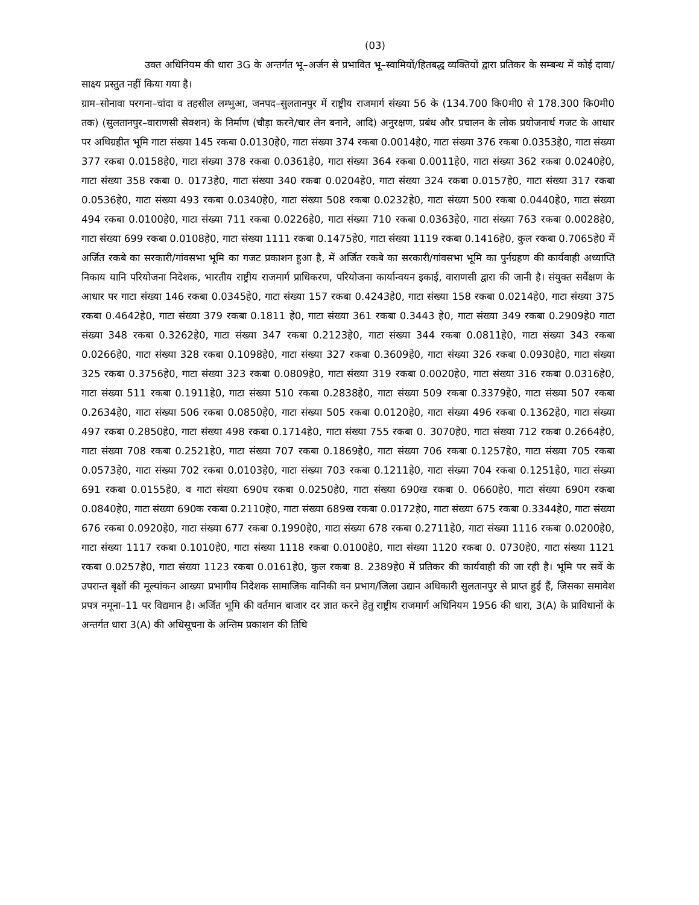(03)
उक्त अधिनियम की धारा 3G के अन्तर्गत भू–अर्जन से प्रभावित भू–स्वामियों/हितबद्ध व्यक्तियों द्वारा प्रतिकर के सम्बन्ध में कोई दावा/साक्ष्य प्रस्तुत नहीं किया गया है।
ग्राम–सोनावा परगना–चांदा व तहसील लम्भुआ, जनपद–सुलतानपुर में राष्ट्रीय राजमार्ग संख्या 56 के (134.700 कि0मी0 से 178.300 कि0मी0 तक) (सुलतानपुर–वाराणसी सेक्शन) के निर्माण (चौड़ा करने/चार लेन बनाने, आदि) अनुरक्षण, प्रबंध और प्रचालन के लोक प्रयोजनार्थ गजट के आधार पर अधिग्रहीत भूमि गाटा संख्या 145 रकबा 0.0130हे0, गाटा संख्या 374 रकबा 0.0014हे0, गाटा संख्या 376 रकबा 0.0353हे0, गाटा संख्या 377 रकबा 0.0158हे0, गाटा संख्या 378 रकबा 0.0361हे0, गाटा संख्या 364 रकबा 0.0011हे0, गाटा संख्या 362 रकबा 0.0240हे0, गाटा संख्या 358 रकबा 0. 0173हे0, गाटा संख्या 340 रकबा 0.0204हे0, गाटा संख्या 324 रकबा 0.0157हे0, गाटा संख्या 317 रकबा 0.0536हे0, गाटा संख्या 493 रकबा 0.0340हे0, गाटा संख्या 508 रकबा 0.0232हे0, गाटा संख्या 500 रकबा 0.0440हे0, गाटा संख्या 494 रकबा 0.0100हे0, गाटा संख्या 711 रकबा 0.0226हे0, गाटा संख्या 710 रकबा 0.0363हे0, गाटा संख्या 763 रकबा 0.0028हे0, गाटा संख्या 699 रकबा 0.0108हे0, गाटा संख्या 1111 रकबा 0.1475हे0, गाटा संख्या 1119 रकबा 0.1416हे0, कुल रकबा 0.7065हे0 में अर्जित रकबे का सरकारी/गांवसभा भूमि का गजट प्रकाशन हुआ है, में अर्जित रकबे का सरकारी/गांवसभा भूमि का पुर्नग्रहण की कार्यवाही अध्याप्ति निकाय यानि परियोजना निदेशक, भारतीय राष्ट्रीय राजमार्ग प्राधिकरण, परियोजना कार्यान्वयन इकाई, वाराणसी द्वारा की जानी है। संयुक्त सर्वेक्षण के आधार पर गाटा संख्या 146 रकबा 0.0345हे0, गाटा संख्या 157 रकबा 0.4243हे0, गाटा संख्या 158 रकबा 0.0214हे0, गाटा संख्या 375 रकबा 0.4642हे0, गाटा संख्या 379 रकबा 0.1811 हे0, गाटा संख्या 361 रकबा 0.3443 हे0, गाटा संख्या 349 रकबा 0.2909हे0 गाटा संख्या 348 रकबा 0.3262हे0, गाटा संख्या 347 रकबा 0.2123हे0, गाटा संख्या 344 रकबा 0.0811हे0, गाटा संख्या 343 रकबा 0.0266हे0, गाटा संख्या 328 रकबा 0.1098हे0, गाटा संख्या 327 रकबा 0.3609हे0, गाटा संख्या 326 रकबा 0.0930हे0, गाटा संख्या 325 रकबा 0.3756हे0, गाटा संख्या 323 रकबा 0.0809हे0, गाटा संख्या 319 रकबा 0.0020हे0, गाटा संख्या 316 रकबा 0.0316हे0, गाटा संख्या 511 रकबा 0.1911हे0, गाटा संख्या 510 रकबा 0.2838हे0, गाटा संख्या 509 रकबा 0.3379हे0, गाटा संख्या 507 रकबा 0.2634हे0, गाटा संख्या 506 रकबा 0.0850हे0, गाटा संख्या 505 रकबा 0.0120हे0, गाटा संख्या 496 रकबा 0.1362हे0, गाटा संख्या 497 रकबा 0.2850हे0, गाटा संख्या 498 रकबा 0.1714हे0, गाटा संख्या 755 रकबा 0. 3070हे0, गाटा संख्या 712 रकबा 0.2664हे0, गाटा संख्या 708 रकबा 0.2521हे0, गाटा संख्या 707 रकबा 0.1869हे0, गाटा संख्या 706 रकबा 0.1257हे0, गाटा संख्या 705 रकबा 0.0573हे0, गाटा संख्या 702 रकबा 0.0103हे0, गाटा संख्या 703 रकबा 0.1211हे0, गाटा संख्या 704 रकबा 0.1251हे0, गाटा संख्या 691 रकबा 0.0155हे0, व गाटा संख्या 690घ रकबा 0.0250हे0, गाटा संख्या 690ख रकबा 0. 0660हे0, गाटा संख्या 690ग रकबा 0.0840हे0, गाटा संख्या 690क रकबा 0.2110हे0, गाटा संख्या 689ख रकबा 0.0172हे0, गाटा संख्या 675 रकबा 0.3344हे0, गाटा संख्या 676 रकबा 0.0920हे0, गाटा संख्या 677 रकबा 0.1990हे0, गाटा संख्या 678 रकबा 0.2711हे0, गाटा संख्या 1116 रकबा 0.0200हे0, गाटा संख्या 1117 रकबा 0.1010हे0, गाटा संख्या 1118 रकबा 0.0100हे0, गाटा संख्या 1120 रकबा 0. 0730हे0, गाटा संख्या 1121 रकबा 0.0257हे0, गाटा संख्या 1123 रकबा 0.0161हे0, कुल रकबा 8. 2389हे0 में प्रतिकर की कार्यवाही की जा रही है। भूमि पर सर्वे के उपरान्त बृक्षों की मूल्यांकन आख्या प्रभागीय निदेशक सामाजिक वानिकी वन प्रभाग/जिला उद्यान अधिकारी सुलतानपुर से प्राप्त हुई हैं, जिसका समावेश प्रपत्र नमूना–11 पर विद्यमान है। अर्जित भूमि की वर्तमान बाजार दर ज्ञात करने हेतु राष्ट्रीय राजमार्ग अधिनियम 1956 की धारा, 3(A) के प्राविधानों के अन्तर्गत धारा 3(A) की अधिसूचना के अन्तिम प्रकाशन की तिथि